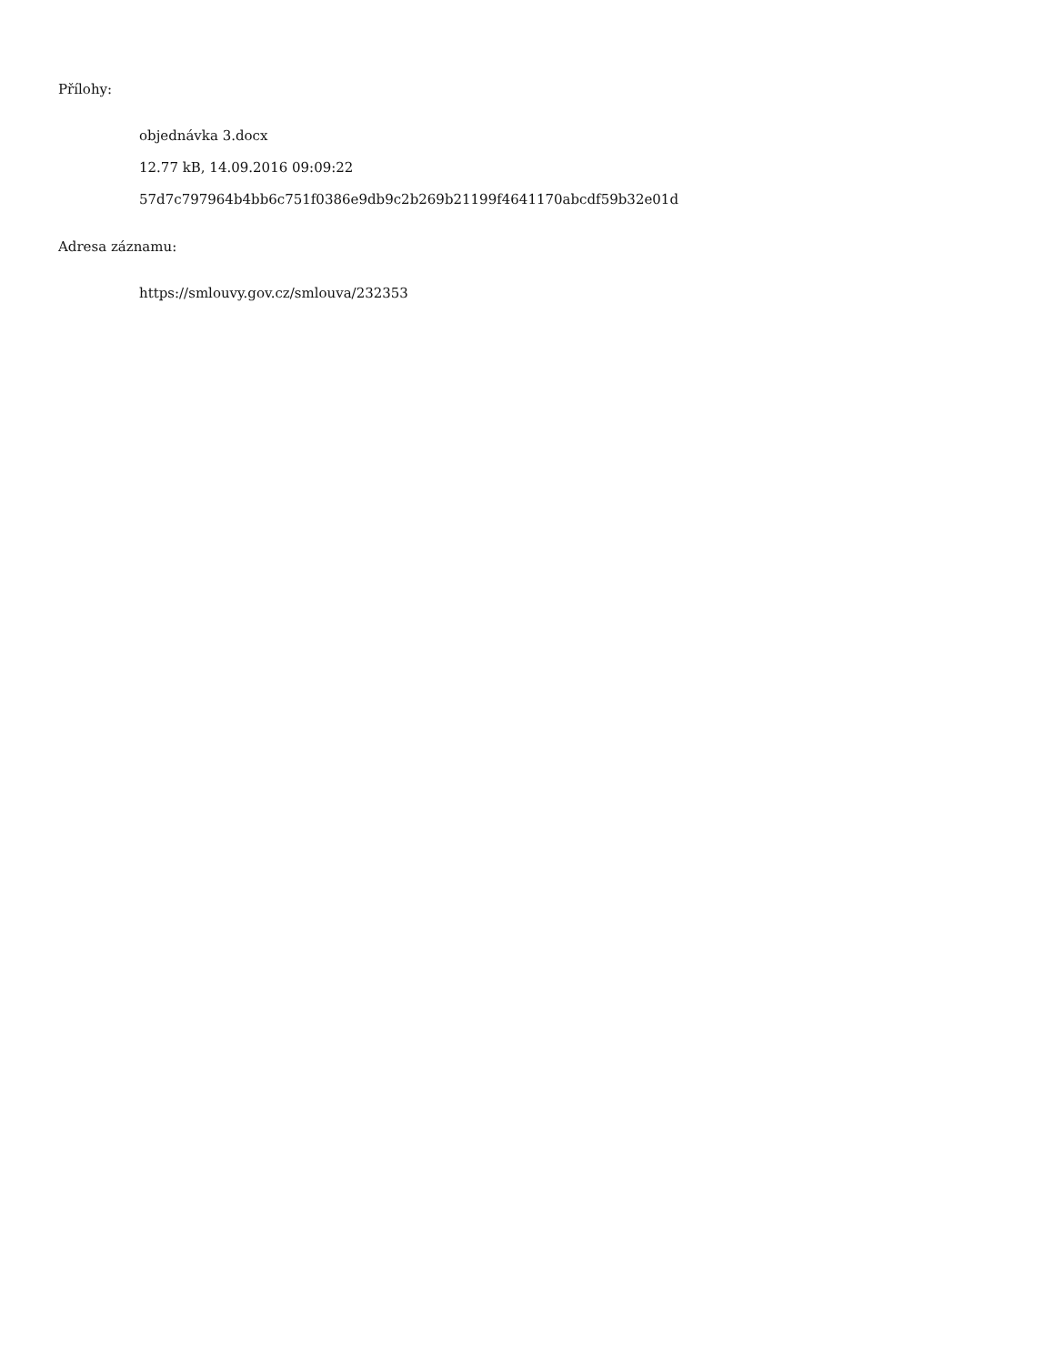Přílohy:
objednávka 3.docx
12.77 kB, 14.09.2016 09:09:22
57d7c797964b4bb6c751f0386e9db9c2b269b21199f4641170abcdf59b32e01d
Adresa záznamu:
https://smlouvy.gov.cz/smlouva/232353